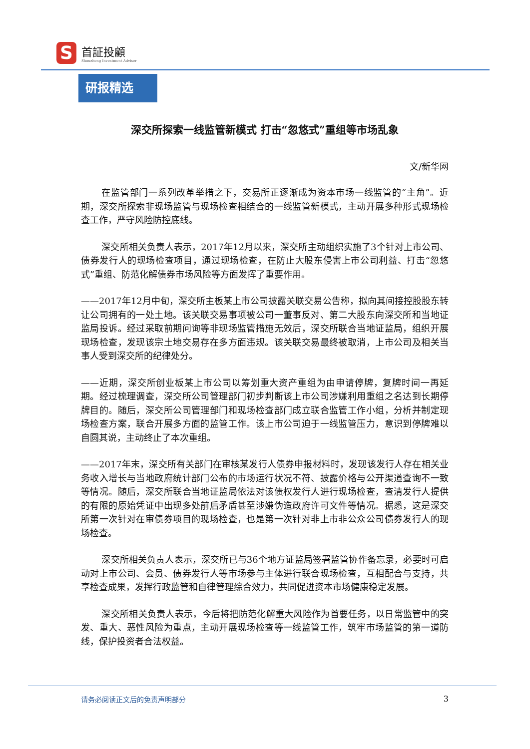S
首証投顧
Shouzheng Investment Adviser
研报精选
深交所探索一线监管新模式 打击“忽悠式”重组等市场乱象
文/新华网
在监管部门一系列改革举措之下，交易所正逐渐成为资本市场一线监管的“主角”。近期，深交所探索非现场监管与现场检查相结合的一线监管新模式，主动开展多种形式现场检查工作，严守风险防控底线。
深交所相关负责人表示，2017年12月以来，深交所主动组织实施了3个针对上市公司、债券发行人的现场检查项目，通过现场检查，在防止大股东侵害上市公司利益、打击“忽悠式”重组、防范化解债券市场风险等方面发挥了重要作用。
——2017年12月中旬，深交所主板某上市公司披露关联交易公告称，拟向其间接控股股东转让公司拥有的一处土地。该关联交易事项被公司一董事反对、第二大股东向深交所和当地证监局投诉。经过采取前期问询等非现场监管措施无效后，深交所联合当地证监局，组织开展现场检查，发现该宗土地交易存在多方面违规。该关联交易最终被取消，上市公司及相关当事人受到深交所的纪律处分。
——近期，深交所创业板某上市公司以筹划重大资产重组为由申请停牌，复牌时间一再延期。经过梳理调查，深交所公司管理部门初步判断该上市公司涉嫌利用重组之名达到长期停牌目的。随后，深交所公司管理部门和现场检查部门成立联合监管工作小组，分析并制定现场检查方案，联合开展多方面的监管工作。该上市公司迫于一线监管压力，意识到停牌难以自圆其说，主动终止了本次重组。
——2017年末，深交所有关部门在审核某发行人债券申报材料时，发现该发行人存在相关业务收入增长与当地政府统计部门公布的市场运行状况不符、披露价格与公开渠道查询不一致等情况。随后，深交所联合当地证监局依法对该债权发行人进行现场检查，查清发行人提供的有限的原始凭证中出现多处前后矛盾甚至涉嫌伪造政府许可文件等情况。据悉，这是深交所第一次针对在审债券项目的现场检查，也是第一次针对非上市非公众公司债券发行人的现场检查。
深交所相关负责人表示，深交所已与36个地方证监局签署监管协作备忘录，必要时可启动对上市公司、会员、债券发行人等市场参与主体进行联合现场检查，互相配合与支持，共享检查成果，发挥行政监管和自律管理综合效力，共同促进资本市场健康稳定发展。
深交所相关负责人表示，今后将把防范化解重大风险作为首要任务，以日常监管中的突发、重大、恶性风险为重点，主动开展现场检查等一线监管工作，筑牢市场监管的第一道防线，保护投资者合法权益。
请务必阅读正文后的免责声明部分 3